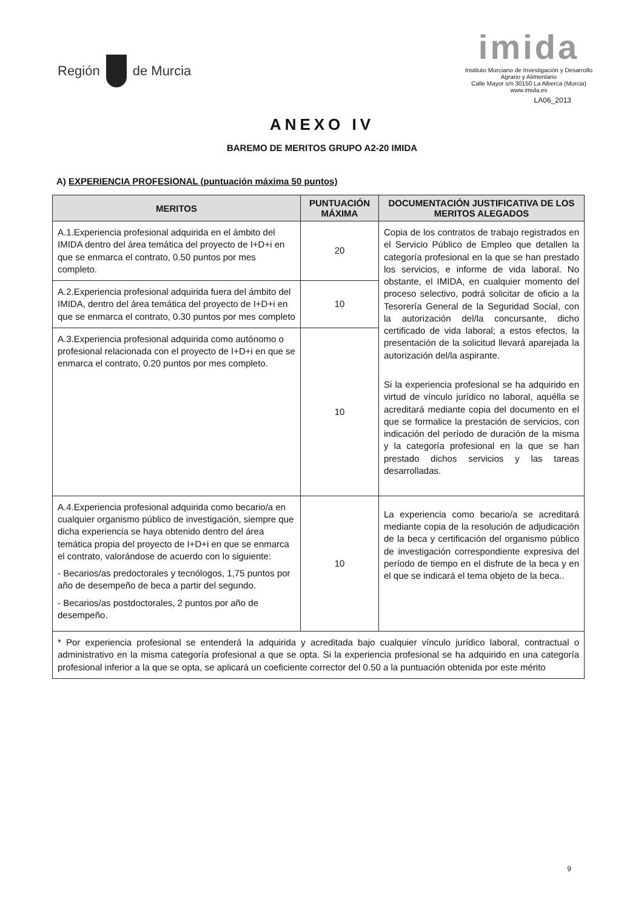Región de Murcia
imida
Instituto Murciano de Investigación y Desarrollo
Agrario y Alimentario
Calle Mayor s/n 30150 La Alberca (Murcia)
www.imida.es
LA06_2013
ANEXO IV
BAREMO DE MERITOS GRUPO A2-20 IMIDA
A) EXPERIENCIA PROFESIONAL (puntuación máxima 50 puntos)
| MERITOS | PUNTUACIÓN MÁXIMA | DOCUMENTACIÓN JUSTIFICATIVA DE LOS MERITOS ALEGADOS |
| --- | --- | --- |
| A.1.Experiencia profesional adquirida en el ámbito del IMIDA dentro del área temática del proyecto de I+D+i en que se enmarca el contrato, 0.50 puntos por mes completo. | 20 | Copia de los contratos de trabajo registrados en el Servicio Público de Empleo que detallen la categoría profesional en la que se han prestado los servicios, e informe de vida laboral. No obstante, el IMIDA, en cualquier momento del proceso selectivo, podrá solicitar de oficio a la Tesorería General de la Seguridad Social, con la autorización del/la concursante, dicho certificado de vida laboral; a estos efectos, la presentación de la solicitud llevará aparejada la autorización del/la aspirante. Si la experiencia profesional se ha adquirido en virtud de vínculo jurídico no laboral, aquélla se acreditará mediante copia del documento en el que se formalice la prestación de servicios, con indicación del período de duración de la misma y la categoría profesional en la que se han prestado dichos servicios y las tareas desarrolladas. |
| A.2.Experiencia profesional adquirida fuera del ámbito del IMIDA, dentro del área temática del proyecto de I+D+i en que se enmarca el contrato, 0.30 puntos por mes completo | 10 | |
| A.3.Experiencia profesional adquirida como autónomo o profesional relacionada con el proyecto de I+D+i en que se enmarca el contrato, 0.20 puntos por mes completo. | 10 | |
| A.4.Experiencia profesional adquirida como becario/a en cualquier organismo público de investigación, siempre que dicha experiencia se haya obtenido dentro del área temática propia del proyecto de I+D+i en que se enmarca el contrato, valorándose de acuerdo con lo siguiente: - Becarios/as predoctorales y tecnólogos, 1,75 puntos por año de desempeño de beca a partir del segundo. - Becarios/as postdoctorales, 2 puntos por año de desempeño. | 10 | La experiencia como becario/a se acreditará mediante copia de la resolución de adjudicación de la beca y certificación del organismo público de investigación correspondiente expresiva del período de tiempo en el disfrute de la beca y en el que se indicará el tema objeto de la beca.. |
| * Por experiencia profesional se entenderá la adquirida y acreditada bajo cualquier vínculo jurídico laboral, contractual o administrativo en la misma categoría profesional a que se opta. Si la experiencia profesional se ha adquirido en una categoría profesional inferior a la que se opta, se aplicará un coeficiente corrector del 0.50 a la puntuación obtenida por este mérito | | |
9